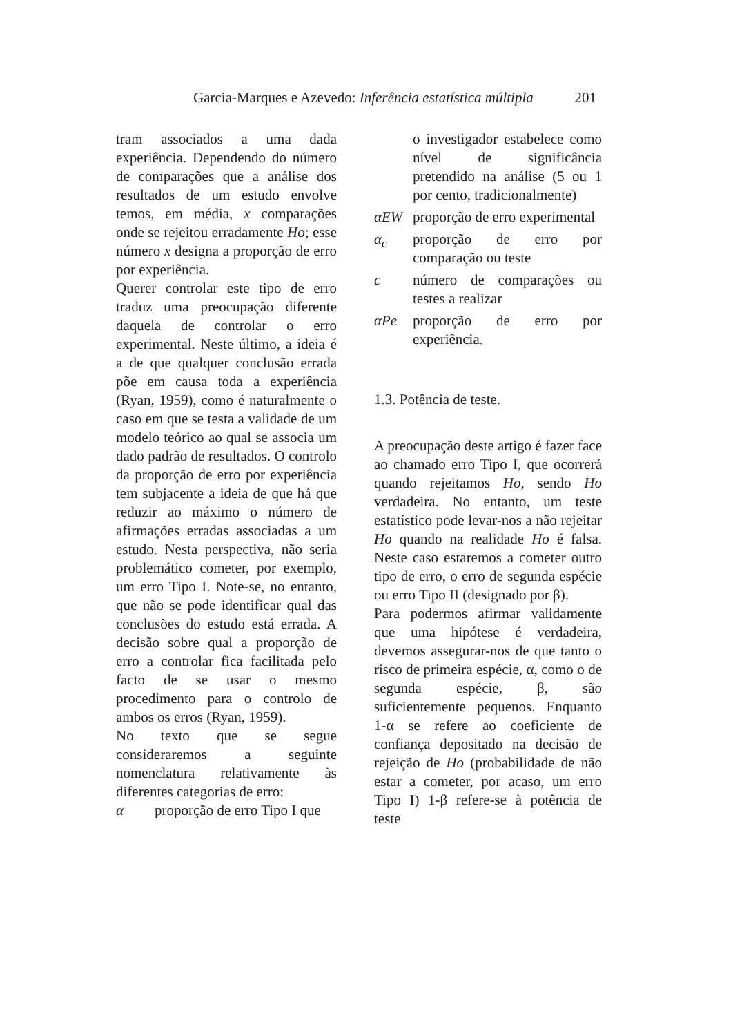Garcia-Marques e Azevedo: Inferência estatística múltipla 201
tram associados a uma dada experiência. Dependendo do número de comparações que a análise dos resultados de um estudo envolve temos, em média, x comparações onde se rejeitou erradamente Ho; esse número x designa a proporção de erro por experiência.
Querer controlar este tipo de erro traduz uma preocupação diferente daquela de controlar o erro experimental. Neste último, a ideia é a de que qualquer conclusão errada põe em causa toda a experiência (Ryan, 1959), como é naturalmente o caso em que se testa a validade de um modelo teórico ao qual se associa um dado padrão de resultados. O controlo da proporção de erro por experiência tem subjacente a ideia de que há que reduzir ao máximo o número de afirmações erradas associadas a um estudo. Nesta perspectiva, não seria problemático cometer, por exemplo, um erro Tipo I. Note-se, no entanto, que não se pode identificar qual das conclusões do estudo está errada. A decisão sobre qual a proporção de erro a controlar fica facilitada pelo facto de se usar o mesmo procedimento para o controlo de ambos os erros (Ryan, 1959).
No texto que se segue consideraremos a seguinte nomenclatura relativamente às diferentes categorias de erro:
α proporção de erro Tipo I que
o investigador estabelece como nível de significância pretendido na análise (5 ou 1 por cento, tradicionalmente)
αEW proporção de erro experimental
α<sub>c</sub> proporção de erro por comparação ou teste
c número de comparações ou testes a realizar
αPe proporção de erro por experiência.
1.3. Potência de teste.
A preocupação deste artigo é fazer face ao chamado erro Tipo I, que ocorrerá quando rejeitamos Ho, sendo Ho verdadeira. No entanto, um teste estatístico pode levar-nos a não rejeitar Ho quando na realidade Ho é falsa. Neste caso estaremos a cometer outro tipo de erro, o erro de segunda espécie ou erro Tipo II (designado por β).
Para podermos afirmar validamente que uma hipótese é verdadeira, devemos assegurar-nos de que tanto o risco de primeira espécie, α, como o de segunda espécie, β, são suficientemente pequenos. Enquanto 1-α se refere ao coeficiente de confiança depositado na decisão de rejeição de Ho (probabilidade de não estar a cometer, por acaso, um erro Tipo I) 1-β refere-se à potência de teste